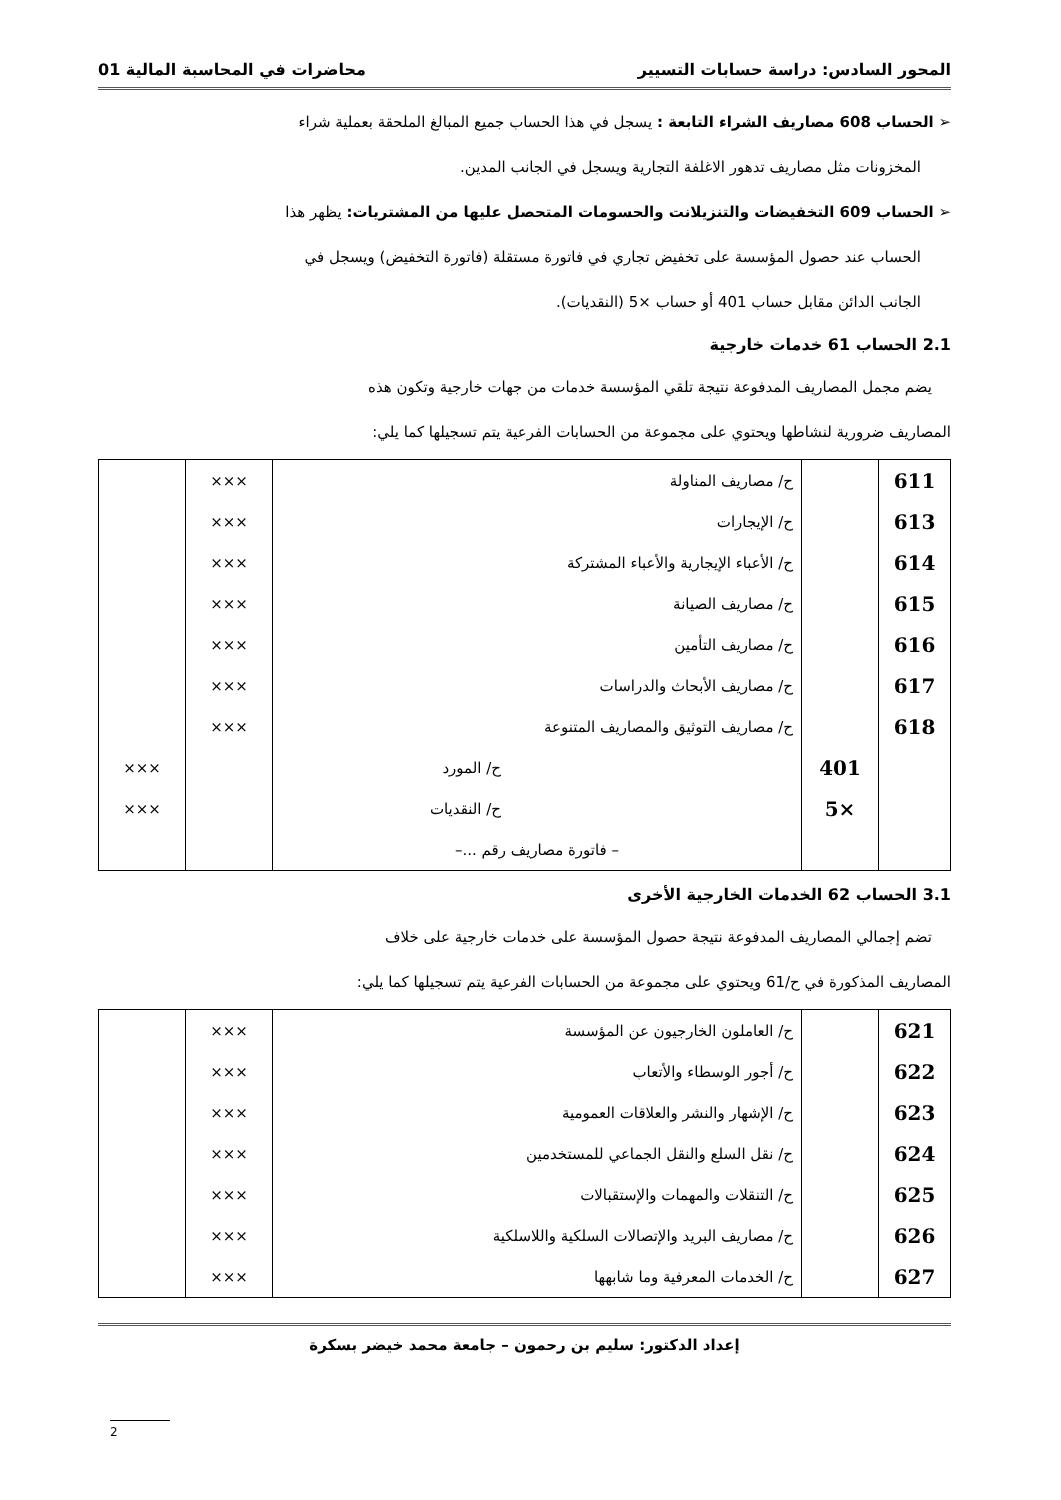المحور السادس: دراسة حسابات التسيير محاضرات في المحاسبة المالية 01
➢ الحساب 608 مصاريف الشراء التابعة : يسجل في هذا الحساب جميع المبالغ الملحقة بعملية شراء
المخزونات مثل مصاريف تدهور الاغلفة التجارية ويسجل في الجانب المدين.
➢ الحساب 609 التخفيضات والتنزيلانت والحسومات المتحصل عليها من المشتريات: يظهر هذا
الحساب عند حصول المؤسسة على تخفيض تجاري في فاتورة مستقلة (فاتورة التخفيض) ويسجل في
الجانب الدائن مقابل حساب 401 أو حساب ×5 (النقديات).
2.1 الحساب 61 خدمات خارجية
يضم مجمل المصاريف المدفوعة نتيجة تلقي المؤسسة خدمات من جهات خارجية وتكون هذه
المصاريف ضرورية لنشاطها ويحتوي على مجموعة من الحسابات الفرعية يتم تسجيلها كما يلي:
| 611 | | ح/ مصاريف المناولة | ××× | |
| 613 | | ح/ الإيجارات | ××× | |
| 614 | | ح/ الأعباء الإيجارية والأعباء المشتركة | ××× | |
| 615 | | ح/ مصاريف الصيانة | ××× | |
| 616 | | ح/ مصاريف التأمين | ××× | |
| 617 | | ح/ مصاريف الأبحاث والدراسات | ××× | |
| 618 | | ح/ مصاريف التوثيق والمصاريف المتنوعة | ××× | |
| | 401 | ح/ المورد | | ××× |
| | ×5 | ح/ النقديات | | ××× |
| | | – فاتورة مصاريف رقم ...– | | |
3.1 الحساب 62 الخدمات الخارجية الأخرى
تضم إجمالي المصاريف المدفوعة نتيجة حصول المؤسسة على خدمات خارجية على خلاف
المصاريف المذكورة في ح/61 ويحتوي على مجموعة من الحسابات الفرعية يتم تسجيلها كما يلي:
| 621 | | ح/ العاملون الخارجيون عن المؤسسة | ××× | |
| 622 | | ح/ أجور الوسطاء والأتعاب | ××× | |
| 623 | | ح/ الإشهار والنشر والعلاقات العمومية | ××× | |
| 624 | | ح/ نقل السلع والنقل الجماعي للمستخدمين | ××× | |
| 625 | | ح/ التنقلات والمهمات والإستقبالات | ××× | |
| 626 | | ح/ مصاريف البريد والإتصالات السلكية واللاسلكية | ××× | |
| 627 | | ح/ الخدمات المعرفية وما شابهها | ××× | |
إعداد الدكتور: سليم بن رحمون – جامعة محمد خيضر بسكرة
2